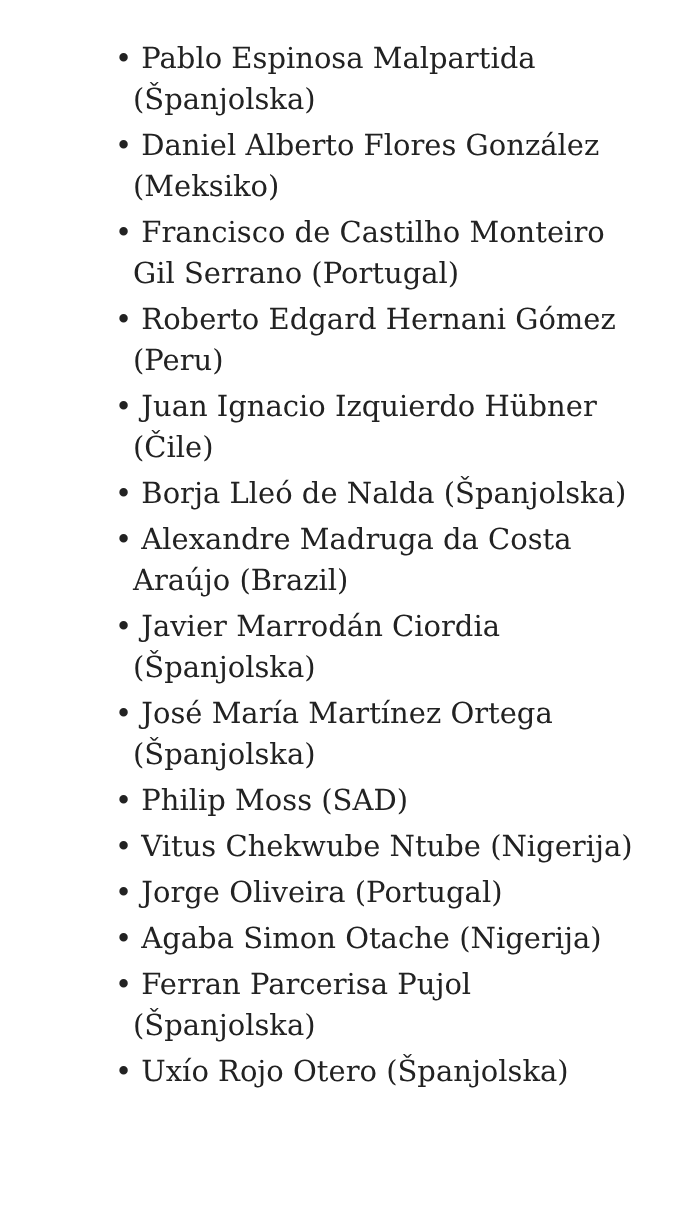• Pablo Espinosa Malpartida (Španjolska)
• Daniel Alberto Flores González (Meksiko)
• Francisco de Castilho Monteiro Gil Serrano (Portugal)
• Roberto Edgard Hernani Gómez (Peru)
• Juan Ignacio Izquierdo Hübner (Čile)
• Borja Lleó de Nalda (Španjolska)
• Alexandre Madruga da Costa Araújo (Brazil)
• Javier Marrodán Ciordia (Španjolska)
• José María Martínez Ortega (Španjolska)
• Philip Moss (SAD)
• Vitus Chekwube Ntube (Nigerija)
• Jorge Oliveira (Portugal)
• Agaba Simon Otache (Nigerija)
• Ferran Parcerisa Pujol (Španjolska)
• Uxío Rojo Otero (Španjolska)